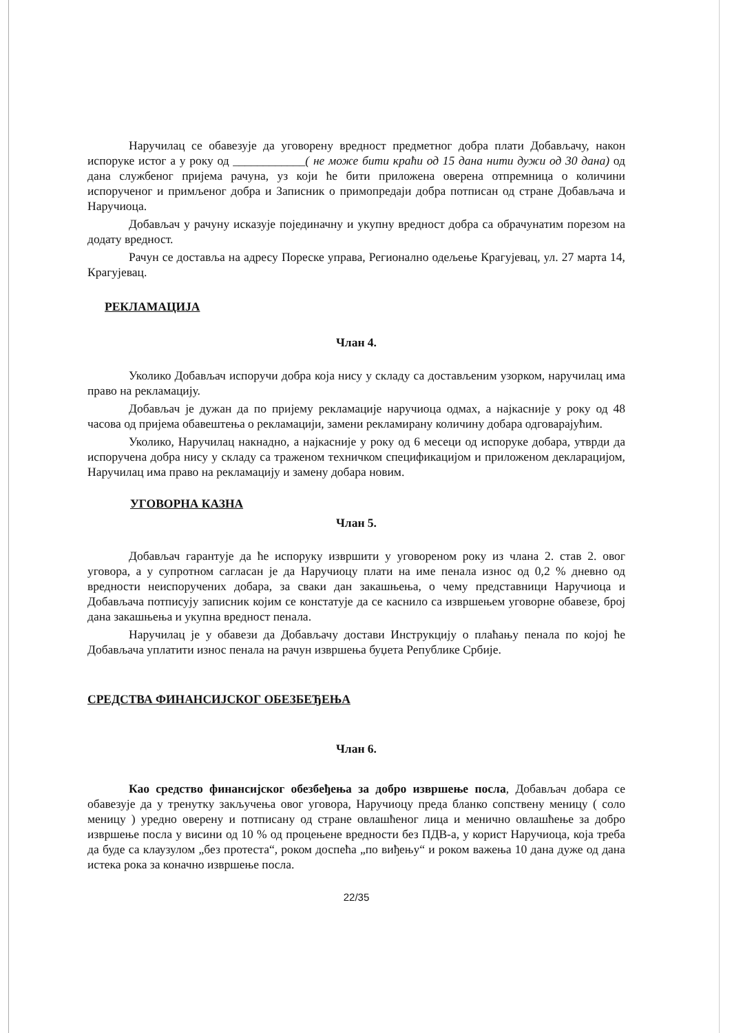Наручилац се обавезује да уговорену вредност предметног добра плати Добављачу, након испоруке истог а у року од ____________( не може бити краћи од 15 дана нити дужи од 30 дана) од дана службеног пријема рачуна, уз који ће бити приложена оверена отпремница о количини испорученог и примљеног добра и Записник о примопредаји добра потписан од стране Добављача и Наручиоца.
Добављач у рачуну исказује појединачну и укупну вредност добра са обрачунатим порезом на додату вредност.
Рачун се доставља на адресу Пореске управа, Регионално одељење Крагујевац, ул. 27 марта 14, Крагујевац.
РЕКЛАМАЦИЈА
Члан 4.
Уколико Добављач испоручи добра која нису у складу са достављеним узорком, наручилац има право на рекламацију.
Добављач је дужан да по пријему рекламације наручиоца одмах, а најкасније у року од 48 часова од пријема обавештења о рекламацији, замени рекламирану количину добара одговарајућим.
Уколико, Наручилац накнадно, а најкасније у року од 6 месеци од испоруке добара, утврди да испоручена добра нису у складу са траженом техничком спецификацијом и приложеном декларацијом, Наручилац има право на рекламацију и замену добара новим.
УГОВОРНА КАЗНА
Члан 5.
Добављач гарантује да ће испоруку извршити у уговореном року из члана 2. став 2. овог уговора, а у супротном сагласан је да Наручиоцу плати на име пенала износ од 0,2 % дневно од вредности неиспоручених добара, за сваки дан закашњења, о чему представници Наручиоца и Добављача потписују записник којим се констатује да се каснило са извршењем уговорне обавезе, број дана закашњења и укупна вредност пенала.
Наручилац је у обавези да Добављачу достави Инструкцију о плаћању пенала по којој ће Добављача уплатити износ пенала на рачун извршења буџета Републике Србије.
СРЕДСТВА ФИНАНСИЈСКОГ ОБЕЗБЕЂЕЊА
Члан 6.
Као средство финансијског обезбеђења за добро извршење посла, Добављач добара се обавезује да у тренутку закључења овог уговора, Наручиоцу преда бланко сопствену меницу ( соло меницу ) уредно оверену и потписану од стране овлашћеног лица и менично овлашћење за добро извршење посла у висини од 10 % од процењене вредности без ПДВ-а, у корист Наручиоца, која треба да буде са клаузулом „без протеста“, роком доспећа „по виђењу“ и роком важења 10 дана дуже од дана истека рока за коначно извршење посла.
22/35